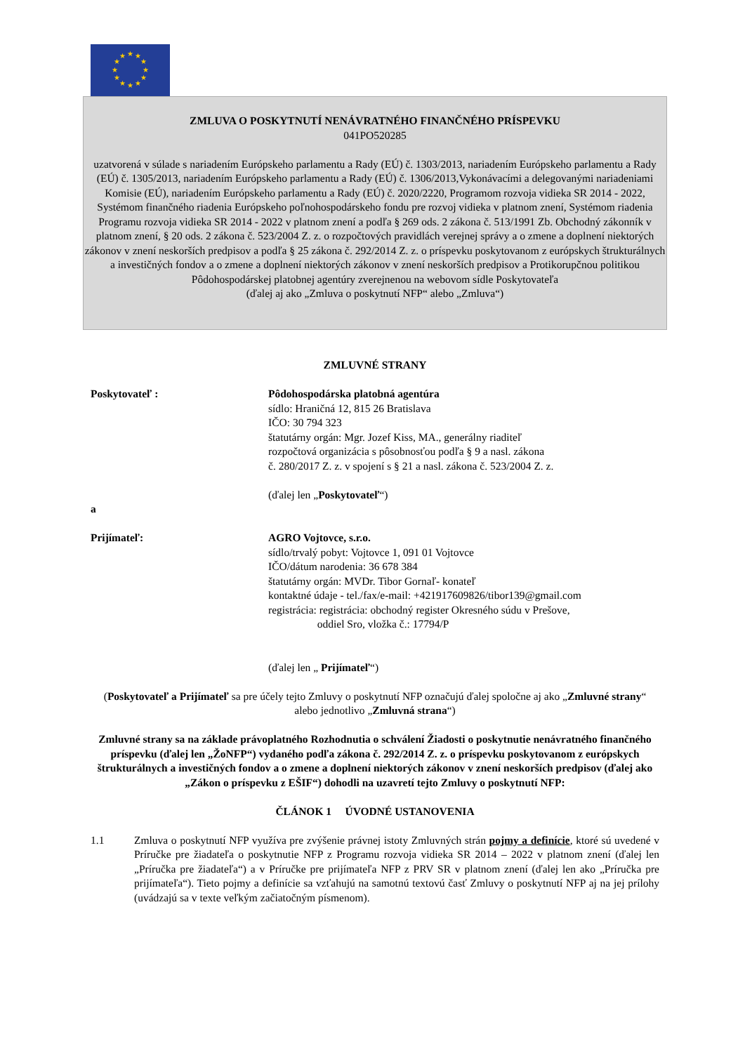★
★
★
★
★
★
★
★
★
★
★
★
ZMLUVA O POSKYTNUTÍ NENÁVRATNÉHO FINANČNÉHO PRÍSPEVKU
041PO520285
uzatvorená v súlade s nariadením Európskeho parlamentu a Rady (EÚ) č. 1303/2013, nariadením Európskeho parlamentu a Rady (EÚ) č. 1305/2013, nariadením Európskeho parlamentu a Rady (EÚ) č. 1306/2013,Vykonávacími a delegovanými nariadeniami Komisie (EÚ), nariadením Európskeho parlamentu a Rady (EÚ) č. 2020/2220, Programom rozvoja vidieka SR 2014 - 2022, Systémom finančného riadenia Európskeho poľnohospodárskeho fondu pre rozvoj vidieka v platnom znení, Systémom riadenia Programu rozvoja vidieka SR 2014 - 2022 v platnom znení a podľa § 269 ods. 2 zákona č. 513/1991 Zb. Obchodný zákonník v platnom znení, § 20 ods. 2 zákona č. 523/2004 Z. z. o rozpočtových pravidlách verejnej správy a o zmene a doplnení niektorých zákonov v znení neskorších predpisov a podľa § 25 zákona č. 292/2014 Z. z. o príspevku poskytovanom z európskych štrukturálnych a investičných fondov a o zmene a doplnení niektorých zákonov v znení neskorších predpisov a Protikorupčnou politikou Pôdohospodárskej platobnej agentúry zverejnenou na webovom sídle Poskytovateľa
(ďalej aj ako „Zmluva o poskytnutí NFP“ alebo „Zmluva“)
ZMLUVNÉ STRANY
Poskytovateľ : Pôdohospodárska platobná agentúra
sídlo: Hraničná 12, 815 26 Bratislava
IČO: 30 794 323
štatutárny orgán: Mgr. Jozef Kiss, MA., generálny riaditeľ
rozpočtová organizácia s pôsobnosťou podľa § 9 a nasl. zákona
č. 280/2017 Z. z. v spojení s § 21 a nasl. zákona č. 523/2004 Z. z.
(ďalej len „Poskytovateľ“)
a
Prijímateľ: AGRO Vojtovce, s.r.o.
sídlo/trvalý pobyt: Vojtovce 1, 091 01 Vojtovce
IČO/dátum narodenia: 36 678 384
štatutárny orgán: MVDr. Tibor Gornaľ- konateľ
kontaktné údaje - tel./fax/e-mail: +421917609826/tibor139@gmail.com
registrácia: registrácia: obchodný register Okresného súdu v Prešove,
oddiel Sro, vložka č.: 17794/P
(ďalej len „ Prijímateľ“)
(Poskytovateľ a Prijímateľ sa pre účely tejto Zmluvy o poskytnutí NFP označujú ďalej spoločne aj ako „Zmluvné strany“ alebo jednotlivo „Zmluvná strana“)
Zmluvné strany sa na základe právoplatného Rozhodnutia o schválení Žiadosti o poskytnutie nenávratného finančného príspevku (ďalej len „ŽoNFP“) vydaného podľa zákona č. 292/2014 Z. z. o príspevku poskytovanom z európskych štrukturálnych a investičných fondov a o zmene a doplnení niektorých zákonov v znení neskorších predpisov (ďalej ako „Zákon o príspevku z EŠIF“) dohodli na uzavretí tejto Zmluvy o poskytnutí NFP:
ČLÁNOK 1 ÚVODNÉ USTANOVENIA
1.1 Zmluva o poskytnutí NFP využíva pre zvýšenie právnej istoty Zmluvných strán pojmy a definície, ktoré sú uvedené v Príručke pre žiadateľa o poskytnutie NFP z Programu rozvoja vidieka SR 2014 – 2022 v platnom znení (ďalej len „Príručka pre žiadateľa“) a v Príručke pre prijímateľa NFP z PRV SR v platnom znení (ďalej len ako „Príručka pre prijímateľa“). Tieto pojmy a definície sa vzťahujú na samotnú textovú časť Zmluvy o poskytnutí NFP aj na jej prílohy (uvádzajú sa v texte veľkým začiatočným písmenom).